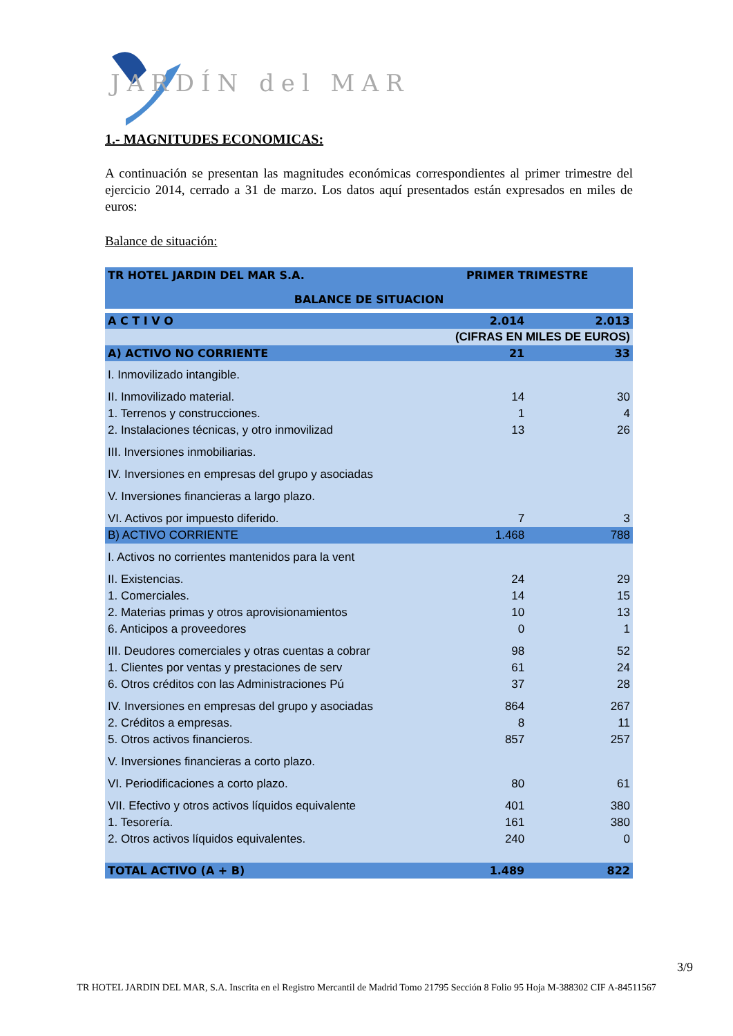JARDÍN del MAR
1.- MAGNITUDES ECONOMICAS:
A continuación se presentan las magnitudes económicas correspondientes al primer trimestre del ejercicio 2014, cerrado a 31 de marzo. Los datos aquí presentados están expresados en miles de euros:
Balance de situación:
| TR HOTEL JARDIN DEL MAR S.A. | PRIMER TRIMESTRE | |
| --- | --- | --- |
| BALANCE DE SITUACION | | |
| A C T I V O | 2.014 | 2.013 |
| | (CIFRAS EN MILES DE EUROS) | |
| A) ACTIVO NO CORRIENTE | 21 | 33 |
| I. Inmovilizado intangible. | | |
| II. Inmovilizado material. | 14 | 30 |
| 1. Terrenos y construcciones. | 1 | 4 |
| 2. Instalaciones técnicas, y otro inmovilizad | 13 | 26 |
| III. Inversiones inmobiliarias. | | |
| IV. Inversiones en empresas del grupo y asociadas | | |
| V. Inversiones financieras a largo plazo. | | |
| VI. Activos por impuesto diferido. | 7 | 3 |
| B) ACTIVO CORRIENTE | 1.468 | 788 |
| I. Activos no corrientes mantenidos para la vent | | |
| II. Existencias. | 24 | 29 |
| 1. Comerciales. | 14 | 15 |
| 2. Materias primas y otros aprovisionamientos | 10 | 13 |
| 6. Anticipos a proveedores | 0 | 1 |
| III. Deudores comerciales y otras cuentas a cobrar | 98 | 52 |
| 1. Clientes por ventas y prestaciones de serv | 61 | 24 |
| 6. Otros créditos con las Administraciones Pú | 37 | 28 |
| IV. Inversiones en empresas del grupo y asociadas | 864 | 267 |
| 2. Créditos a empresas. | 8 | 11 |
| 5. Otros activos financieros. | 857 | 257 |
| V. Inversiones financieras a corto plazo. | | |
| VI. Periodificaciones a corto plazo. | 80 | 61 |
| VII. Efectivo y otros activos líquidos equivalente | 401 | 380 |
| 1. Tesorería. | 161 | 380 |
| 2. Otros activos líquidos equivalentes. | 240 | 0 |
| TOTAL ACTIVO (A + B) | 1.489 | 822 |
3/9
TR HOTEL JARDIN DEL MAR, S.A. Inscrita en el Registro Mercantil de Madrid Tomo 21795 Sección 8 Folio 95 Hoja M-388302 CIF A-84511567